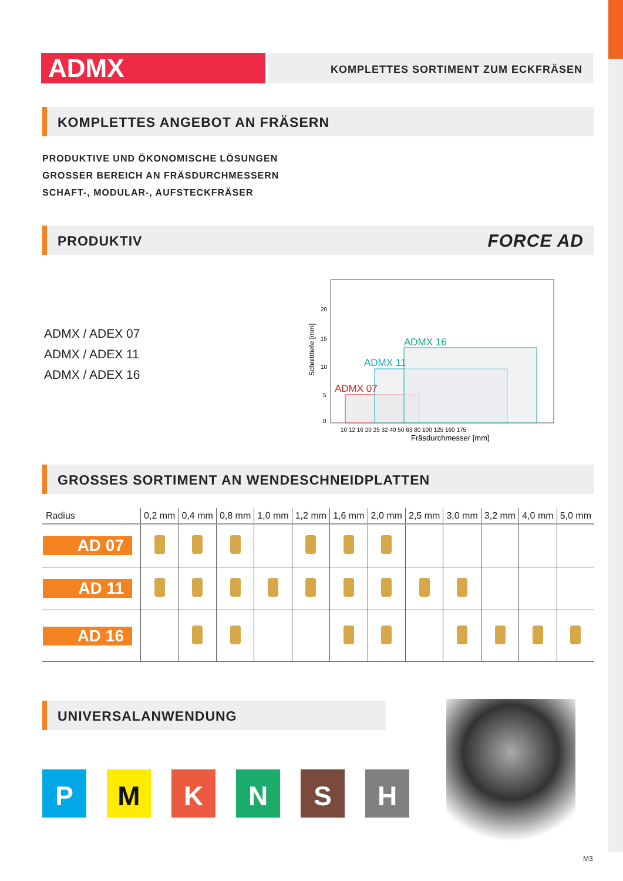ADMX
KOMPLETTES SORTIMENT ZUM ECKFRÄSEN
KOMPLETTES ANGEBOT AN FRÄSERN
PRODUKTIVE UND ÖKONOMISCHE LÖSUNGEN
GROSSER BEREICH AN FRÄSDURCHMESSERN
SCHAFT-, MODULAR-, AUFSTECKFRÄSER
PRODUKTIV FORCE AD
ADMX / ADEX 07
ADMX / ADEX 11
ADMX / ADEX 16
ADMX 07
ADMX 11
ADMX 16
0
5
10
15
20
Fräsdurchmesser [mm]
Schnitttiefe [mm]
10 12 16 20 25 32 40 50 63 80 100 125 160 175
GROSSES SORTIMENT AN WENDESCHNEIDPLATTEN
| Radius | 0,2 mm | 0,4 mm | 0,8 mm | 1,0 mm | 1,2 mm | 1,6 mm | 2,0 mm | 2,5 mm | 3,0 mm | 3,2 mm | 4,0 mm | 5,0 mm |
| --- | --- | --- | --- | --- | --- | --- | --- | --- | --- | --- | --- | --- |
| AD 07 | | | | | | | | | | | | |
| AD 11 | | | | | | | | | | | | |
| AD 16 | | | | | | | | | | | | |
UNIVERSALANWENDUNG
P M K N S H
M3